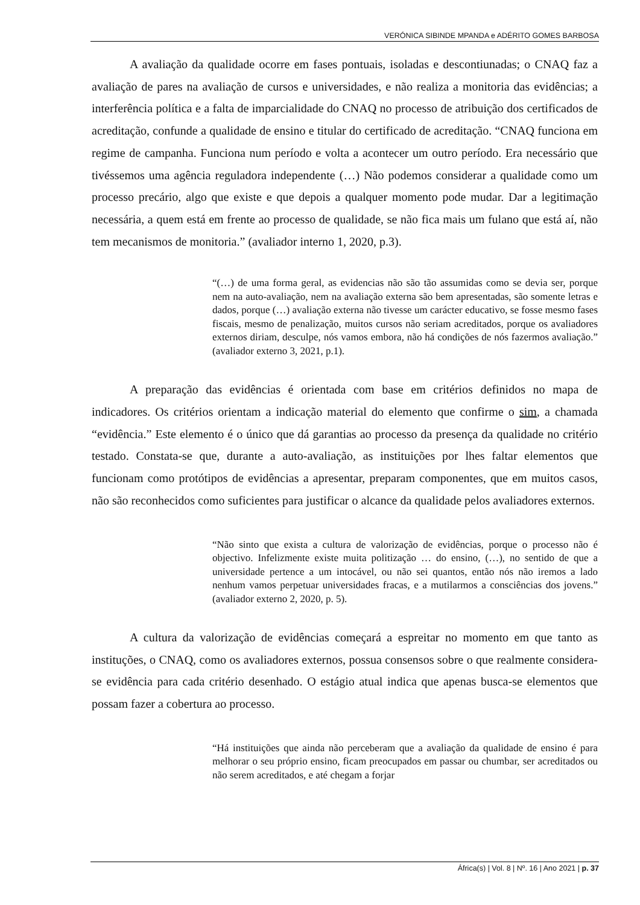VERÓNICA SIBINDE MPANDA e ADÉRITO GOMES BARBOSA
A avaliação da qualidade ocorre em fases pontuais, isoladas e descontiunadas; o CNAQ faz a avaliação de pares na avaliação de cursos e universidades, e não realiza a monitoria das evidências; a interferência política e a falta de imparcialidade do CNAQ no processo de atribuição dos certificados de acreditação, confunde a qualidade de ensino e titular do certificado de acreditação. “CNAQ funciona em regime de campanha. Funciona num período e volta a acontecer um outro período. Era necessário que tivéssemos uma agência reguladora independente (…) Não podemos considerar a qualidade como um processo precário, algo que existe e que depois a qualquer momento pode mudar. Dar a legitimação necessária, a quem está em frente ao processo de qualidade, se não fica mais um fulano que está aí, não tem mecanismos de monitoria.” (avaliador interno 1, 2020, p.3).
“(…) de uma forma geral, as evidencias não são tão assumidas como se devia ser, porque nem na auto-avaliação, nem na avaliação externa são bem apresentadas, são somente letras e dados, porque (…) avaliação externa não tivesse um carácter educativo, se fosse mesmo fases fiscais, mesmo de penalização, muitos cursos não seriam acreditados, porque os avaliadores externos diriam, desculpe, nós vamos embora, não há condições de nós fazermos avaliação.” (avaliador externo 3, 2021, p.1).
A preparação das evidências é orientada com base em critérios definidos no mapa de indicadores. Os critérios orientam a indicação material do elemento que confirme o sim, a chamada “evidência.” Este elemento é o único que dá garantias ao processo da presença da qualidade no critério testado. Constata-se que, durante a auto-avaliação, as instituições por lhes faltar elementos que funcionam como protótipos de evidências a apresentar, preparam componentes, que em muitos casos, não são reconhecidos como suficientes para justificar o alcance da qualidade pelos avaliadores externos.
“Não sinto que exista a cultura de valorização de evidências, porque o processo não é objectivo. Infelizmente existe muita politização … do ensino, (…), no sentido de que a universidade pertence a um intocável, ou não sei quantos, então nós não iremos a lado nenhum vamos perpetuar universidades fracas, e a mutilarmos a consciências dos jovens.” (avaliador externo 2, 2020, p. 5).
A cultura da valorização de evidências começará a espreitar no momento em que tanto as instituções, o CNAQ, como os avaliadores externos, possua consensos sobre o que realmente considera-se evidência para cada critério desenhado. O estágio atual indica que apenas busca-se elementos que possam fazer a cobertura ao processo.
“Há instituições que ainda não perceberam que a avaliação da qualidade de ensino é para melhorar o seu próprio ensino, ficam preocupados em passar ou chumbar, ser acreditados ou não serem acreditados, e até chegam a forjar
África(s) | Vol. 8 | Nº. 16 | Ano 2021 | p. 37